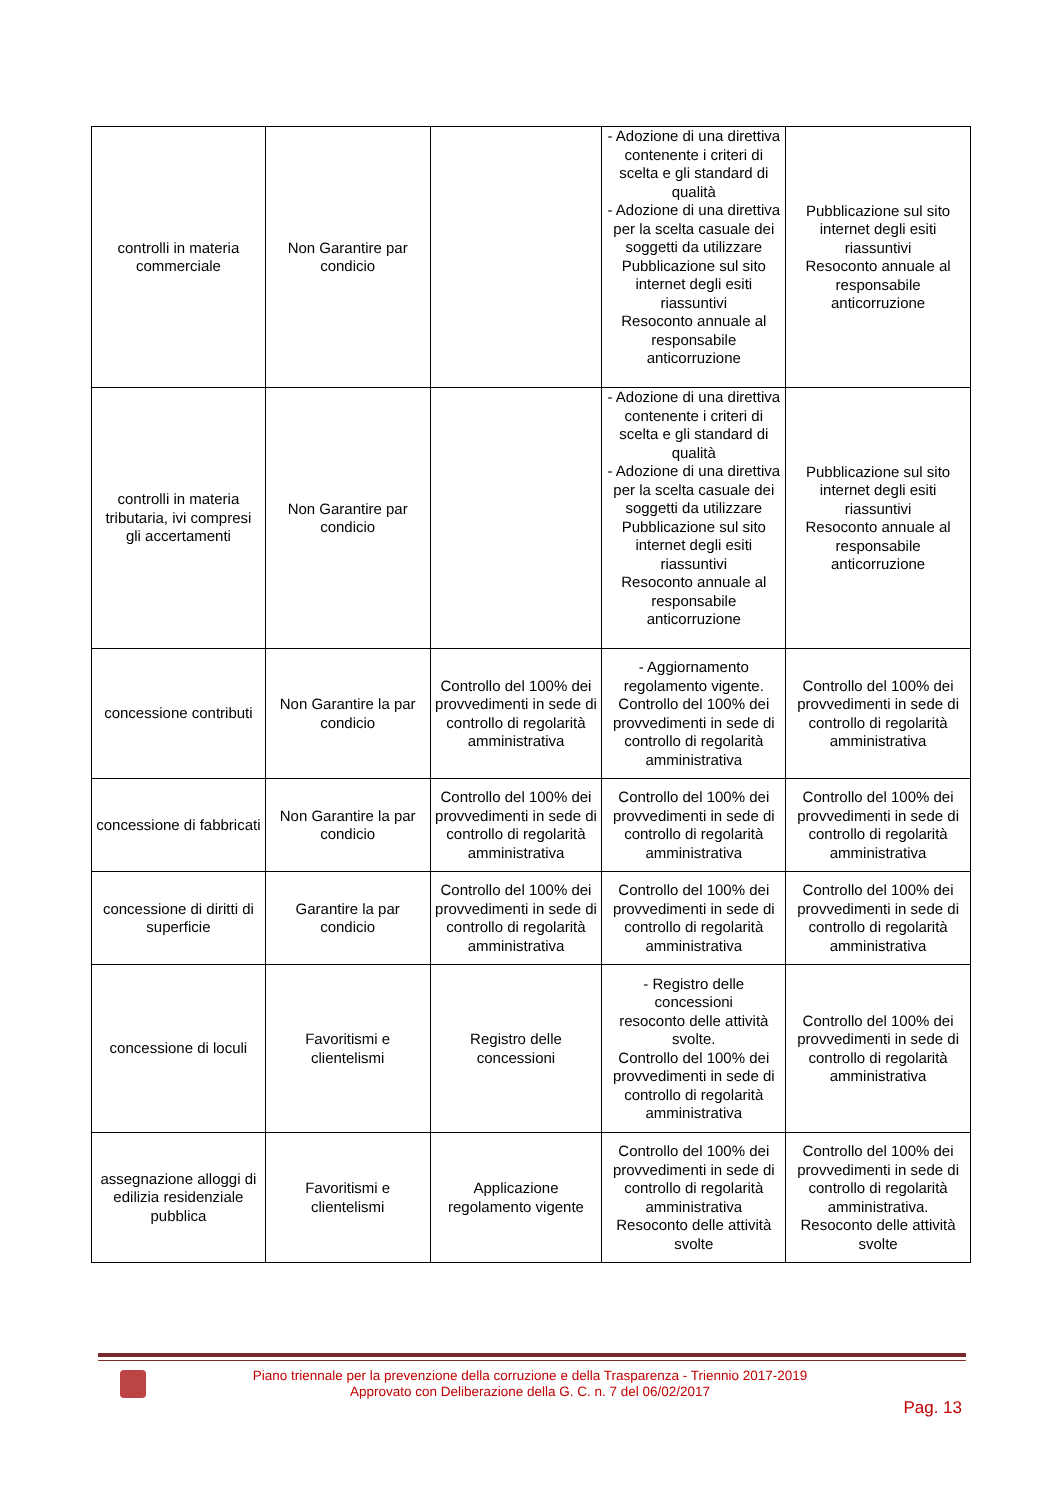| controlli in materia commerciale | Non Garantire par condicio | | - Adozione di una direttiva contenente i criteri di scelta e gli standard di qualità - Adozione di una direttiva per la scelta casuale dei soggetti da utilizzare Pubblicazione sul sito internet degli esiti riassuntivi Resoconto annuale al responsabile anticorruzione | Pubblicazione sul sito internet degli esiti riassuntivi Resoconto annuale al responsabile anticorruzione |
| controlli in materia tributaria, ivi compresi gli accertamenti | Non Garantire par condicio | | - Adozione di una direttiva contenente i criteri di scelta e gli standard di qualità - Adozione di una direttiva per la scelta casuale dei soggetti da utilizzare Pubblicazione sul sito internet degli esiti riassuntivi Resoconto annuale al responsabile anticorruzione | Pubblicazione sul sito internet degli esiti riassuntivi Resoconto annuale al responsabile anticorruzione |
| concessione contributi | Non Garantire la par condicio | Controllo del 100% dei provvedimenti in sede di controllo di regolarità amministrativa | - Aggiornamento regolamento vigente. Controllo del 100% dei provvedimenti in sede di controllo di regolarità amministrativa | Controllo del 100% dei provvedimenti in sede di controllo di regolarità amministrativa |
| concessione di fabbricati | Non Garantire la par condicio | Controllo del 100% dei provvedimenti in sede di controllo di regolarità amministrativa | Controllo del 100% dei provvedimenti in sede di controllo di regolarità amministrativa | Controllo del 100% dei provvedimenti in sede di controllo di regolarità amministrativa |
| concessione di diritti di superficie | Garantire la par condicio | Controllo del 100% dei provvedimenti in sede di controllo di regolarità amministrativa | Controllo del 100% dei provvedimenti in sede di controllo di regolarità amministrativa | Controllo del 100% dei provvedimenti in sede di controllo di regolarità amministrativa |
| concessione di loculi | Favoritismi e clientelismi | Registro delle concessioni | - Registro delle concessioni resoconto delle attività svolte. Controllo del 100% dei provvedimenti in sede di controllo di regolarità amministrativa | Controllo del 100% dei provvedimenti in sede di controllo di regolarità amministrativa |
| assegnazione alloggi di edilizia residenziale pubblica | Favoritismi e clientelismi | Applicazione regolamento vigente | Controllo del 100% dei provvedimenti in sede di controllo di regolarità amministrativa Resoconto delle attività svolte | Controllo del 100% dei provvedimenti in sede di controllo di regolarità amministrativa. Resoconto delle attività svolte |
Piano triennale per la prevenzione della corruzione e della Trasparenza - Triennio 2017-2019
Approvato con Deliberazione della G. C. n. 7 del 06/02/2017
Pag. 13